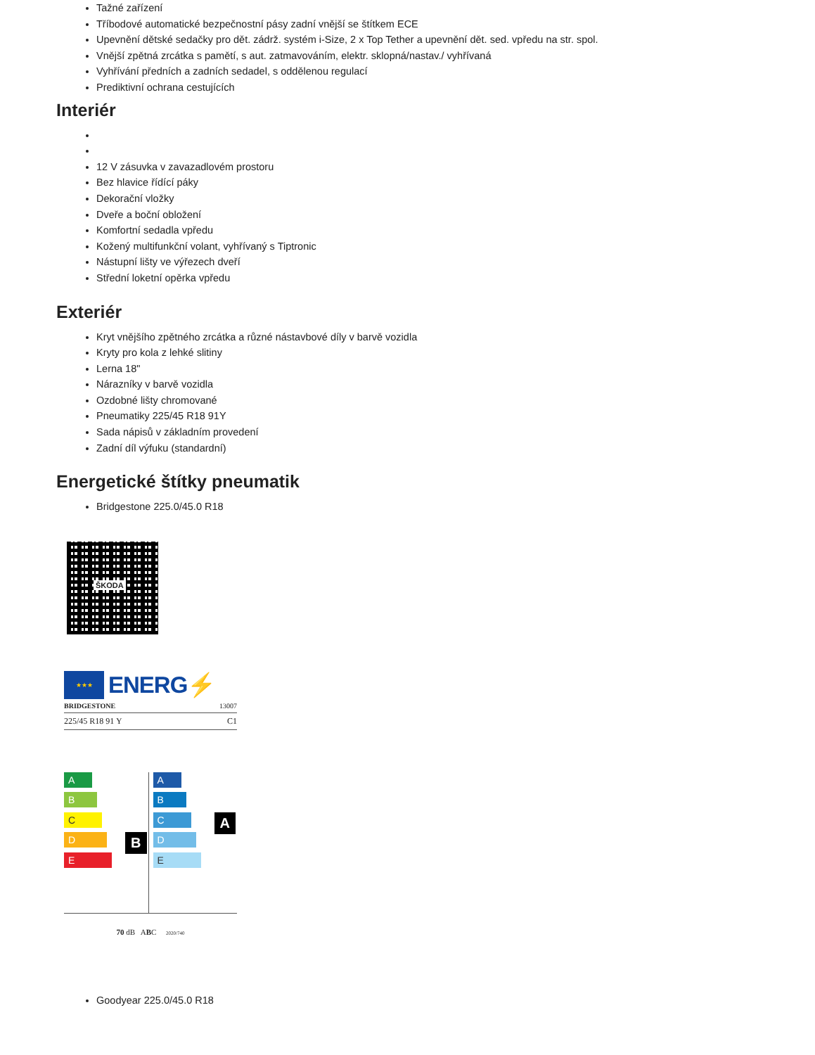Tažné zařízení
Tříbodové automatické bezpečnostní pásy zadní vnější se štítkem ECE
Upevnění dětské sedačky pro dět. zádrž. systém i-Size, 2 x Top Tether a upevnění dět. sed. vpředu na str. spol.
Vnější zpětná zrcátka s pamětí, s aut. zatmavováním, elektr. sklopná/nastav./ vyhřívaná
Vyhřívání předních a zadních sedadel, s oddělenou regulací
Prediktivní ochrana cestujících
Interiér
12 V zásuvka v zavazadlovém prostoru
Bez hlavice řídící páky
Dekorační vložky
Dveře a boční obložení
Komfortní sedadla vpředu
Kožený multifunkční volant, vyhřívaný s Tiptronic
Nástupní lišty ve výřezech dveří
Střední loketní opěrka vpředu
Exteriér
Kryt vnějšího zpětného zrcátka a různé nástavbové díly v barvě vozidla
Kryty pro kola z lehké slitiny
Lerna 18"
Nárazníky v barvě vozidla
Ozdobné lišty chromované
Pneumatiky 225/45 R18 91Y
Sada nápisů v základním provedení
Zadní díl výfuku (standardní)
Energetické štítky pneumatik
Bridgestone 225.0/45.0 R18
ŠKODA
★★★
ENERG⚡
BRIDGESTONE 13007
225/45 R18 91 Y C1
A
B
C
D
E
B
A
B
C
D
E
A
70 dB ABC 2020/740
Goodyear 225.0/45.0 R18